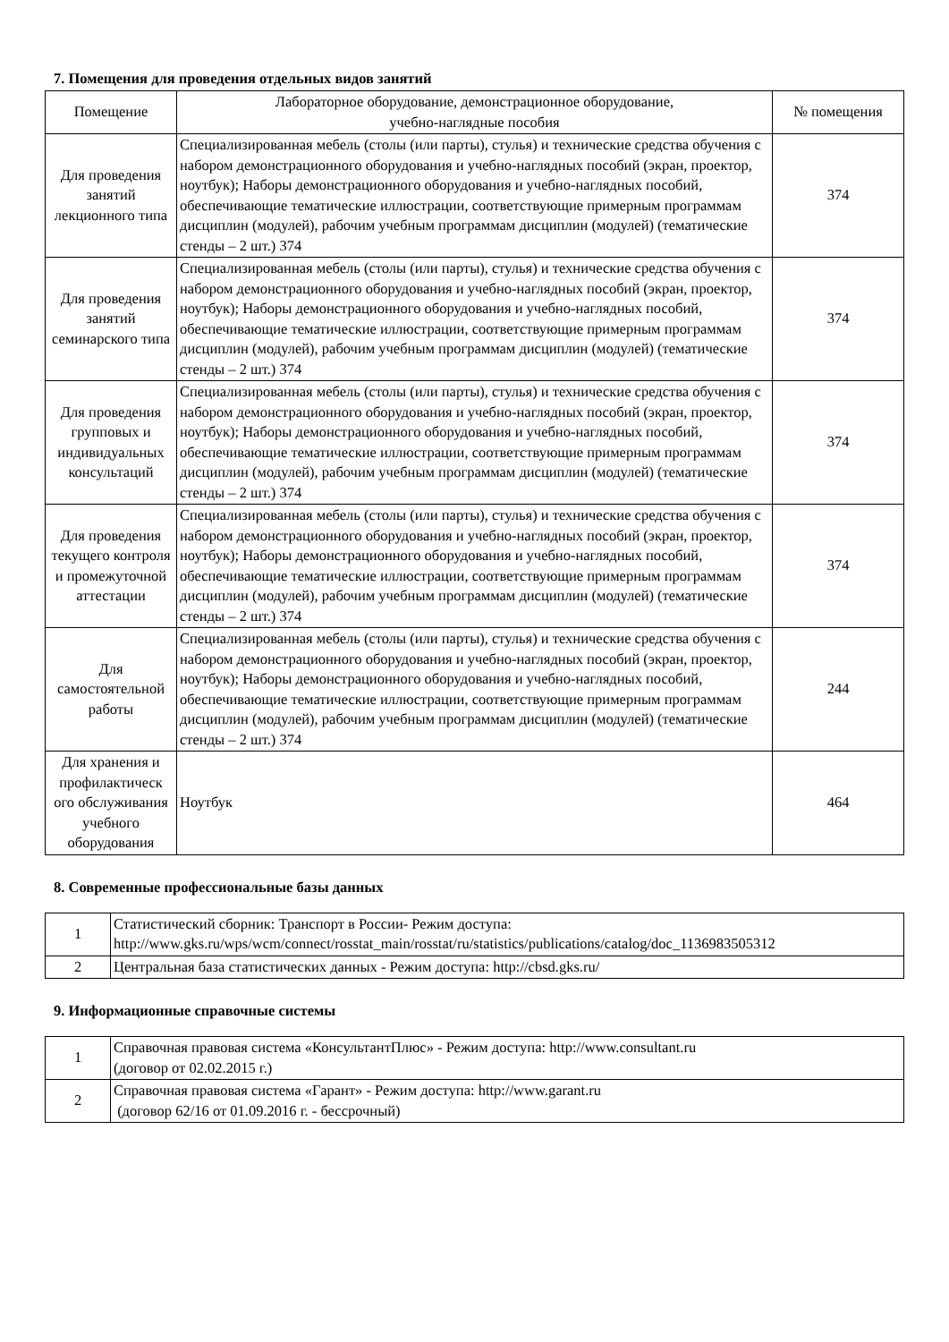7. Помещения для проведения отдельных видов занятий
| Помещение | Лабораторное оборудование, демонстрационное оборудование, учебно-наглядные пособия | № помещения |
| --- | --- | --- |
| Для проведения занятий лекционного типа | Специализированная мебель (столы (или парты), стулья) и технические средства обучения с набором демонстрационного оборудования и учебно-наглядных пособий (экран, проектор, ноутбук); Наборы демонстрационного оборудования и учебно-наглядных пособий, обеспечивающие тематические иллюстрации, соответствующие примерным программам дисциплин (модулей), рабочим учебным программам дисциплин (модулей) (тематические стенды – 2 шт.) 374 | 374 |
| Для проведения занятий семинарского типа | Специализированная мебель (столы (или парты), стулья) и технические средства обучения с набором демонстрационного оборудования и учебно-наглядных пособий (экран, проектор, ноутбук); Наборы демонстрационного оборудования и учебно-наглядных пособий, обеспечивающие тематические иллюстрации, соответствующие примерным программам дисциплин (модулей), рабочим учебным программам дисциплин (модулей) (тематические стенды – 2 шт.) 374 | 374 |
| Для проведения групповых и индивидуальных консультаций | Специализированная мебель (столы (или парты), стулья) и технические средства обучения с набором демонстрационного оборудования и учебно-наглядных пособий (экран, проектор, ноутбук); Наборы демонстрационного оборудования и учебно-наглядных пособий, обеспечивающие тематические иллюстрации, соответствующие примерным программам дисциплин (модулей), рабочим учебным программам дисциплин (модулей) (тематические стенды – 2 шт.) 374 | 374 |
| Для проведения текущего контроля и промежуточной аттестации | Специализированная мебель (столы (или парты), стулья) и технические средства обучения с набором демонстрационного оборудования и учебно-наглядных пособий (экран, проектор, ноутбук); Наборы демонстрационного оборудования и учебно-наглядных пособий, обеспечивающие тематические иллюстрации, соответствующие примерным программам дисциплин (модулей), рабочим учебным программам дисциплин (модулей) (тематические стенды – 2 шт.) 374 | 374 |
| Для самостоятельной работы | Специализированная мебель (столы (или парты), стулья) и технические средства обучения с набором демонстрационного оборудования и учебно-наглядных пособий (экран, проектор, ноутбук); Наборы демонстрационного оборудования и учебно-наглядных пособий, обеспечивающие тематические иллюстрации, соответствующие примерным программам дисциплин (модулей), рабочим учебным программам дисциплин (модулей) (тематические стенды – 2 шт.) 374 | 244 |
| Для хранения и профилактическ ого обслуживания учебного оборудования | Ноутбук | 464 |
8. Современные профессиональные базы данных
| 1 | Статистический сборник: Транспорт в России- Режим доступа: http://www.gks.ru/wps/wcm/connect/rosstat_main/rosstat/ru/statistics/publications/catalog/doc_1136983505312 |
| 2 | Центральная база статистических данных - Режим доступа: http://cbsd.gks.ru/ |
9. Информационные справочные системы
| 1 | Справочная правовая система «КонсультантПлюс» - Режим доступа: http://www.consultant.ru (договор от 02.02.2015 г.) |
| 2 | Справочная правовая система «Гарант» - Режим доступа: http://www.garant.ru (договор 62/16 от 01.09.2016 г. - бессрочный) |